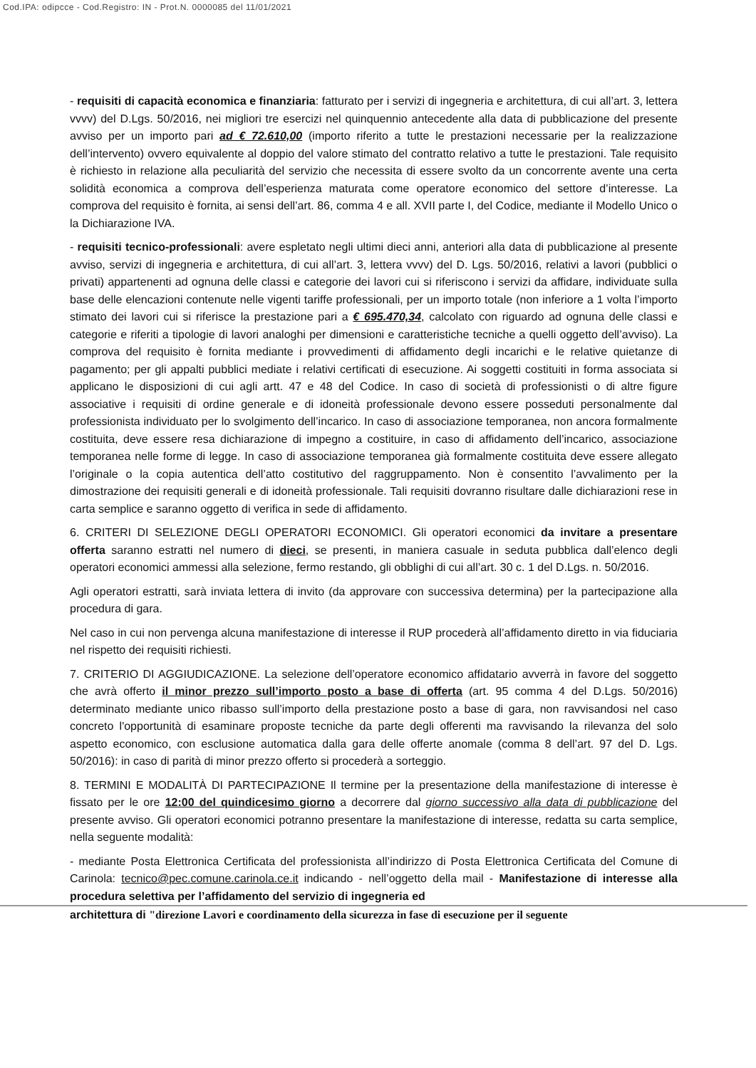Cod.IPA: odipcce - Cod.Registro: IN - Prot.N. 0000085 del 11/01/2021
- requisiti di capacità economica e finanziaria: fatturato per i servizi di ingegneria e architettura, di cui all’art. 3, lettera vvvv) del D.Lgs. 50/2016, nei migliori tre esercizi nel quinquennio antecedente alla data di pubblicazione del presente avviso per un importo pari ad € 72.610,00 (importo riferito a tutte le prestazioni necessarie per la realizzazione dell’intervento) ovvero equivalente al doppio del valore stimato del contratto relativo a tutte le prestazioni. Tale requisito è richiesto in relazione alla peculiarità del servizio che necessita di essere svolto da un concorrente avente una certa solidità economica a comprova dell’esperienza maturata come operatore economico del settore d’interesse. La comprova del requisito è fornita, ai sensi dell’art. 86, comma 4 e all. XVII parte I, del Codice, mediante il Modello Unico o la Dichiarazione IVA.
- requisiti tecnico-professionali: avere espletato negli ultimi dieci anni, anteriori alla data di pubblicazione al presente avviso, servizi di ingegneria e architettura, di cui all’art. 3, lettera vvvv) del D. Lgs. 50/2016, relativi a lavori (pubblici o privati) appartenenti ad ognuna delle classi e categorie dei lavori cui si riferiscono i servizi da affidare, individuate sulla base delle elencazioni contenute nelle vigenti tariffe professionali, per un importo totale (non inferiore a 1 volta l’importo stimato dei lavori cui si riferisce la prestazione pari a € 695.470,34, calcolato con riguardo ad ognuna delle classi e categorie e riferiti a tipologie di lavori analoghi per dimensioni e caratteristiche tecniche a quelli oggetto dell’avviso). La comprova del requisito è fornita mediante i provvedimenti di affidamento degli incarichi e le relative quietanze di pagamento; per gli appalti pubblici mediate i relativi certificati di esecuzione. Ai soggetti costituiti in forma associata si applicano le disposizioni di cui agli artt. 47 e 48 del Codice. In caso di società di professionisti o di altre figure associative i requisiti di ordine generale e di idoneità professionale devono essere posseduti personalmente dal professionista individuato per lo svolgimento dell’incarico. In caso di associazione temporanea, non ancora formalmente costituita, deve essere resa dichiarazione di impegno a costituire, in caso di affidamento dell’incarico, associazione temporanea nelle forme di legge. In caso di associazione temporanea già formalmente costituita deve essere allegato l’originale o la copia autentica dell’atto costitutivo del raggruppamento. Non è consentito l’avvalimento per la dimostrazione dei requisiti generali e di idoneità professionale. Tali requisiti dovranno risultare dalle dichiarazioni rese in carta semplice e saranno oggetto di verifica in sede di affidamento.
6. CRITERI DI SELEZIONE DEGLI OPERATORI ECONOMICI. Gli operatori economici da invitare a presentare offerta saranno estratti nel numero di dieci, se presenti, in maniera casuale in seduta pubblica dall’elenco degli operatori economici ammessi alla selezione, fermo restando, gli obblighi di cui all’art. 30 c. 1 del D.Lgs. n. 50/2016.
Agli operatori estratti, sarà inviata lettera di invito (da approvare con successiva determina) per la partecipazione alla procedura di gara.
Nel caso in cui non pervenga alcuna manifestazione di interesse il RUP procederà all’affidamento diretto in via fiduciaria nel rispetto dei requisiti richiesti.
7. CRITERIO DI AGGIUDICAZIONE. La selezione dell’operatore economico affidatario avverrà in favore del soggetto che avrà offerto il minor prezzo sull’importo posto a base di offerta (art. 95 comma 4 del D.Lgs. 50/2016) determinato mediante unico ribasso sull’importo della prestazione posto a base di gara, non ravvisandosi nel caso concreto l'opportunità di esaminare proposte tecniche da parte degli offerenti ma ravvisando la rilevanza del solo aspetto economico, con esclusione automatica dalla gara delle offerte anomale (comma 8 dell’art. 97 del D. Lgs. 50/2016): in caso di parità di minor prezzo offerto si procederà a sorteggio.
8. TERMINI E MODALITÀ DI PARTECIPAZIONE Il termine per la presentazione della manifestazione di interesse è fissato per le ore 12:00 del quindicesimo giorno a decorrere dal giorno successivo alla data di pubblicazione del presente avviso. Gli operatori economici potranno presentare la manifestazione di interesse, redatta su carta semplice, nella seguente modalità:
- mediante Posta Elettronica Certificata del professionista all’indirizzo di Posta Elettronica Certificata del Comune di Carinola: tecnico@pec.comune.carinola.ce.it indicando - nell’oggetto della mail - Manifestazione di interesse alla procedura selettiva per l’affidamento del servizio di ingegneria ed
architettura di "direzione Lavori e coordinamento della sicurezza in fase di esecuzione per il seguente